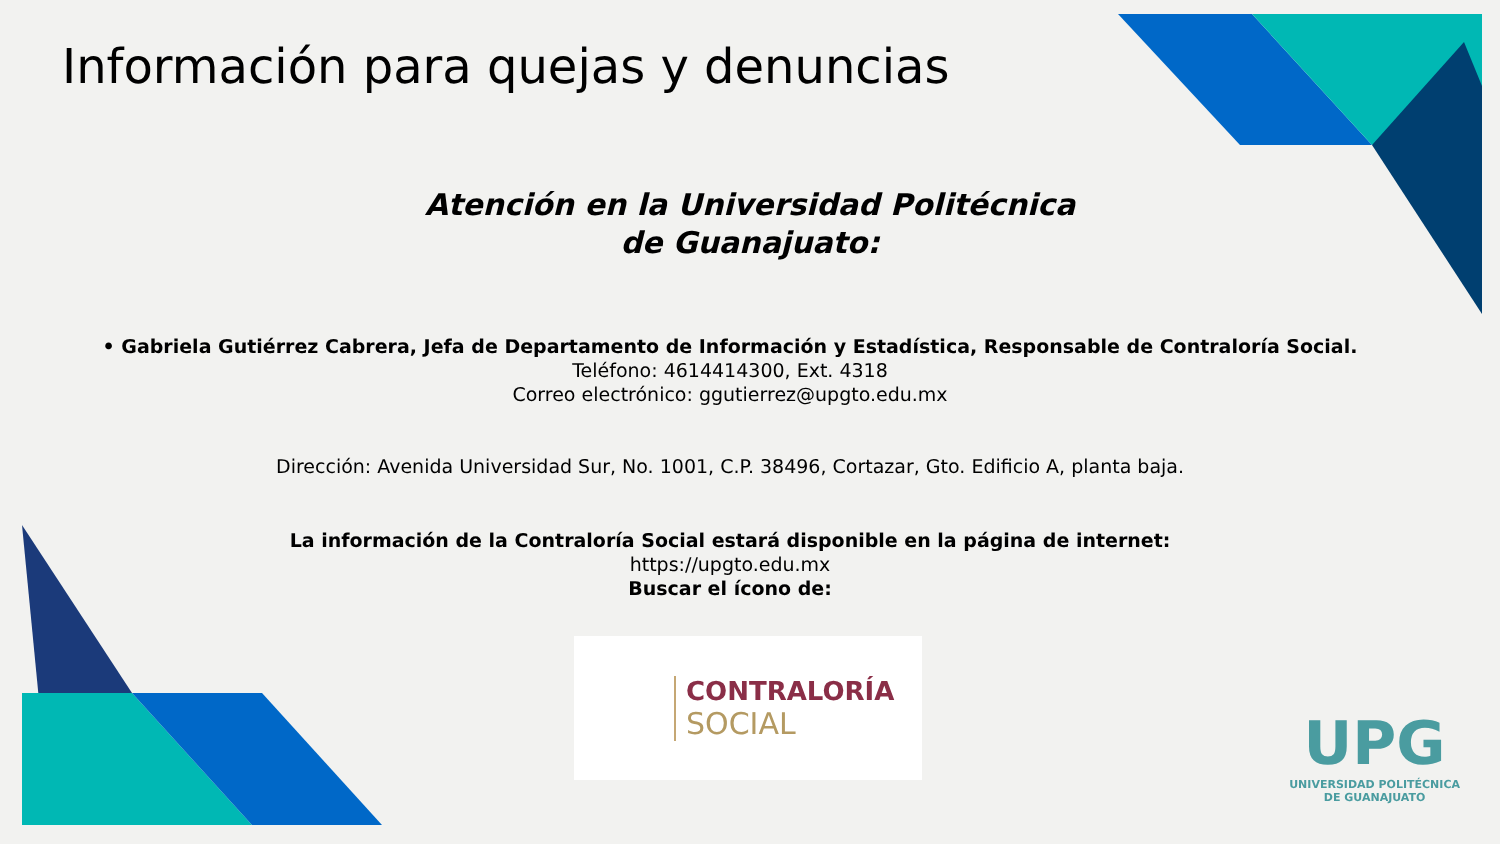Información para quejas y denuncias
Atención en la Universidad Politécnica de Guanajuato:
• Gabriela Gutiérrez Cabrera, Jefa de Departamento de Información y Estadística, Responsable de Contraloría Social.
Teléfono: 4614414300, Ext. 4318
Correo electrónico: ggutierrez@upgto.edu.mx
Dirección: Avenida Universidad Sur, No. 1001, C.P. 38496, Cortazar, Gto. Edificio A, planta baja.
La información de la Contraloría Social estará disponible en la página de internet:
https://upgto.edu.mx
Buscar el ícono de:
CONTRALORÍA
SOCIAL
UPG
UNIVERSIDAD POLITÉCNICA
DE GUANAJUATO